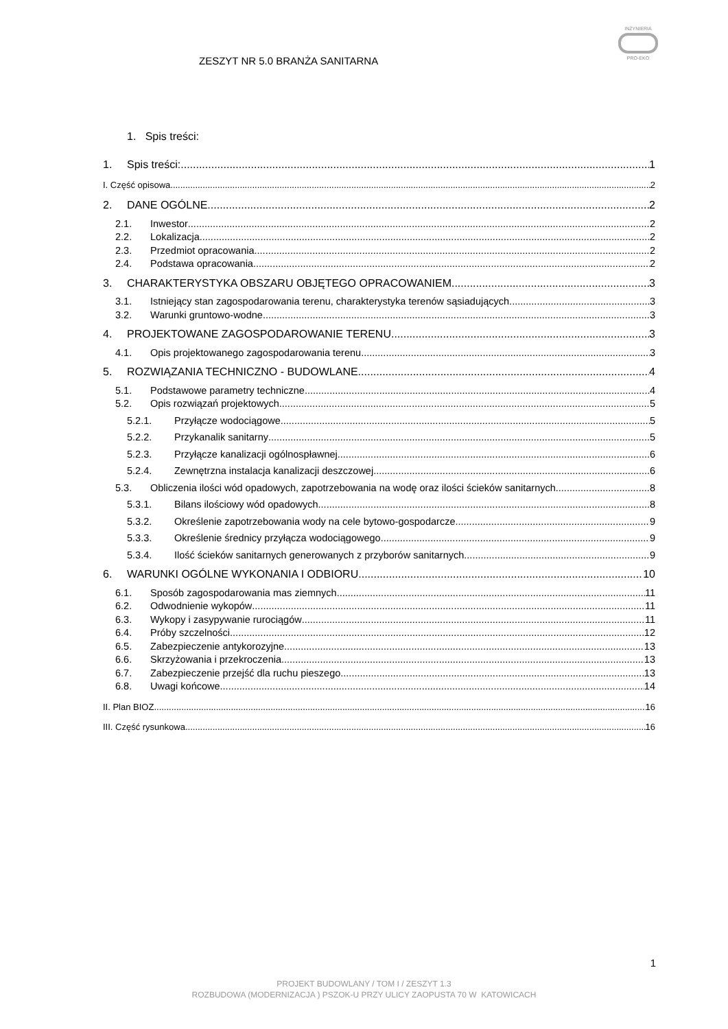ZESZYT NR 5.0 BRANŻA SANITARNA
INŻYNIERIA
PRO-EKO
1. Spis treści:
1. Spis treści: 1
I. Część opisowa 2
2. DANE OGÓLNE 2
2.1. Inwestor 2
2.2. Lokalizacja 2
2.3. Przedmiot opracowania 2
2.4. Podstawa opracowania 2
3. CHARAKTERYSTYKA OBSZARU OBJĘTEGO OPRACOWANIEM 3
3.1. Istniejący stan zagospodarowania terenu, charakterystyka terenów sąsiadujących. 3
3.2. Warunki gruntowo-wodne 3
4. PROJEKTOWANE ZAGOSPODAROWANIE TERENU 3
4.1. Opis projektowanego zagospodarowania terenu 3
5. ROZWIĄZANIA TECHNICZNO - BUDOWLANE 4
5.1. Podstawowe parametry techniczne 4
5.2. Opis rozwiązań projektowych 5
5.2.1. Przyłącze wodociągowe 5
5.2.2. Przykanalik sanitarny 5
5.2.3. Przyłącze kanalizacji ogólnospławnej 6
5.2.4. Zewnętrzna instalacja kanalizacji deszczowej 6
5.3. Obliczenia ilości wód opadowych, zapotrzebowania na wodę oraz ilości ścieków sanitarnych 8
5.3.1. Bilans ilościowy wód opadowych 8
5.3.2. Określenie zapotrzebowania wody na cele bytowo-gospodarcze 9
5.3.3. Określenie średnicy przyłącza wodociągowego 9
5.3.4. Ilość ścieków sanitarnych generowanych z przyborów sanitarnych 9
6. WARUNKI OGÓLNE WYKONANIA I ODBIORU 10
6.1. Sposób zagospodarowania mas ziemnych 11
6.2. Odwodnienie wykopów 11
6.3. Wykopy i zasypywanie rurociągów 11
6.4. Próby szczelności 12
6.5. Zabezpieczenie antykorozyjne 13
6.6. Skrzyżowania i przekroczenia 13
6.7. Zabezpieczenie przejść dla ruchu pieszego 13
6.8. Uwagi końcowe 14
II. Plan BIOZ 16
III. Część rysunkowa 16
1
PROJEKT BUDOWLANY / TOM I / ZESZYT 1.3
ROZBUDOWA (MODERNIZACJA ) PSZOK-U PRZY ULICY ZAOPUSTA 70 W KATOWICACH